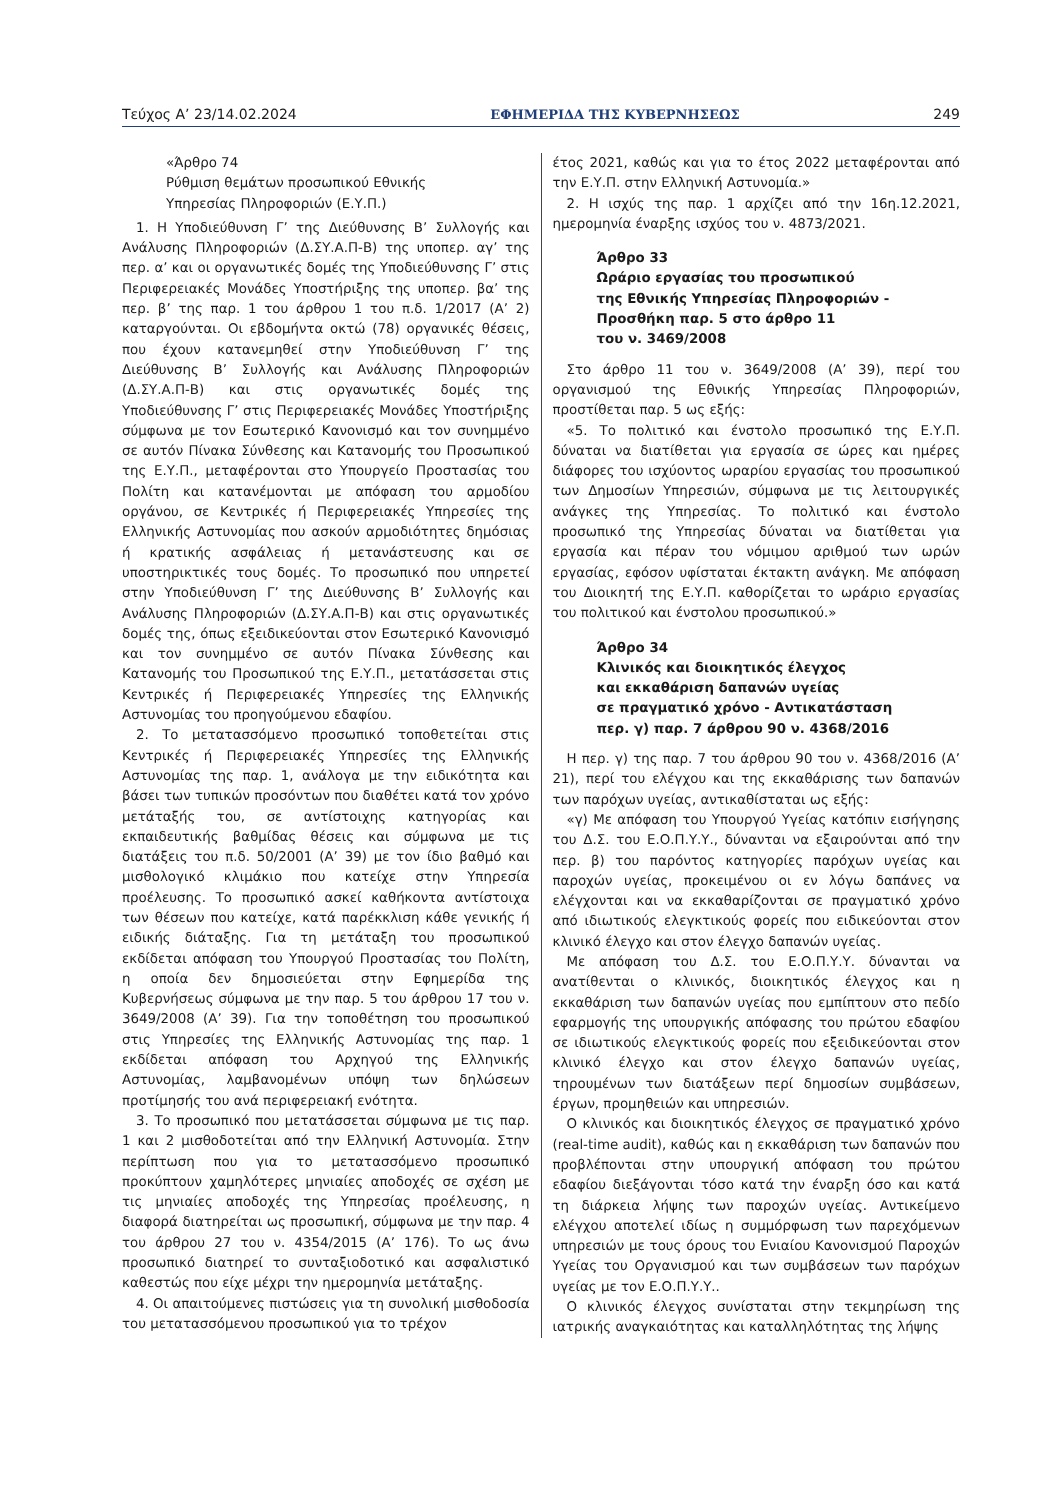Τεύχος A’ 23/14.02.2024 ΕΦΗΜΕΡΙΔΑ ΤΗΣ ΚΥΒΕΡΝΗΣΕΩΣ 249
«Άρθρο 74
Ρύθμιση θεμάτων προσωπικού Εθνικής
Υπηρεσίας Πληροφοριών (Ε.Υ.Π.)
1. Η Υποδιεύθυνση Γ’ της Διεύθυνσης Β’ Συλλογής και Ανάλυσης Πληροφοριών (Δ.ΣΥ.Α.Π-Β) της υποπερ. αγ’ της περ. α’ και οι οργανωτικές δομές της Υποδιεύθυνσης Γ’ στις Περιφερειακές Μονάδες Υποστήριξης της υποπερ. βα’ της περ. β’ της παρ. 1 του άρθρου 1 του π.δ. 1/2017 (Α’ 2) καταργούνται. Οι εβδομήντα οκτώ (78) οργανικές θέσεις, που έχουν κατανεμηθεί στην Υποδιεύθυνση Γ’ της Διεύθυνσης Β’ Συλλογής και Ανάλυσης Πληροφοριών (Δ.ΣΥ.Α.Π-Β) και στις οργανωτικές δομές της Υποδιεύθυνσης Γ’ στις Περιφερειακές Μονάδες Υποστήριξης σύμφωνα με τον Εσωτερικό Κανονισμό και τον συνημμένο σε αυτόν Πίνακα Σύνθεσης και Κατανομής του Προσωπικού της Ε.Υ.Π., μεταφέρονται στο Υπουργείο Προστασίας του Πολίτη και κατανέμονται με απόφαση του αρμοδίου οργάνου, σε Κεντρικές ή Περιφερειακές Υπηρεσίες της Ελληνικής Αστυνομίας που ασκούν αρμοδιότητες δημόσιας ή κρατικής ασφάλειας ή μετανάστευσης και σε υποστηρικτικές τους δομές. Το προσωπικό που υπηρετεί στην Υποδιεύθυνση Γ’ της Διεύθυνσης Β’ Συλλογής και Ανάλυσης Πληροφοριών (Δ.ΣΥ.Α.Π-Β) και στις οργανωτικές δομές της, όπως εξειδικεύονται στον Εσωτερικό Κανονισμό και τον συνημμένο σε αυτόν Πίνακα Σύνθεσης και Κατανομής του Προσωπικού της Ε.Υ.Π., μετατάσσεται στις Κεντρικές ή Περιφερειακές Υπηρεσίες της Ελληνικής Αστυνομίας του προηγούμενου εδαφίου.
2. Το μετατασσόμενο προσωπικό τοποθετείται στις Κεντρικές ή Περιφερειακές Υπηρεσίες της Ελληνικής Αστυνομίας της παρ. 1, ανάλογα με την ειδικότητα και βάσει των τυπικών προσόντων που διαθέτει κατά τον χρόνο μετάταξής του, σε αντίστοιχης κατηγορίας και εκπαιδευτικής βαθμίδας θέσεις και σύμφωνα με τις διατάξεις του π.δ. 50/2001 (Α’ 39) με τον ίδιο βαθμό και μισθολογικό κλιμάκιο που κατείχε στην Υπηρεσία προέλευσης. Το προσωπικό ασκεί καθήκοντα αντίστοιχα των θέσεων που κατείχε, κατά παρέκκλιση κάθε γενικής ή ειδικής διάταξης. Για τη μετάταξη του προσωπικού εκδίδεται απόφαση του Υπουργού Προστασίας του Πολίτη, η οποία δεν δημοσιεύεται στην Εφημερίδα της Κυβερνήσεως σύμφωνα με την παρ. 5 του άρθρου 17 του ν. 3649/2008 (Α’ 39). Για την τοποθέτηση του προσωπικού στις Υπηρεσίες της Ελληνικής Αστυνομίας της παρ. 1 εκδίδεται απόφαση του Αρχηγού της Ελληνικής Αστυνομίας, λαμβανομένων υπόψη των δηλώσεων προτίμησής του ανά περιφερειακή ενότητα.
3. Το προσωπικό που μετατάσσεται σύμφωνα με τις παρ. 1 και 2 μισθοδοτείται από την Ελληνική Αστυνομία. Στην περίπτωση που για το μετατασσόμενο προσωπικό προκύπτουν χαμηλότερες μηνιαίες αποδοχές σε σχέση με τις μηνιαίες αποδοχές της Υπηρεσίας προέλευσης, η διαφορά διατηρείται ως προσωπική, σύμφωνα με την παρ. 4 του άρθρου 27 του ν. 4354/2015 (Α’ 176). Το ως άνω προσωπικό διατηρεί το συνταξιοδοτικό και ασφαλιστικό καθεστώς που είχε μέχρι την ημερομηνία μετάταξης.
4. Οι απαιτούμενες πιστώσεις για τη συνολική μισθοδοσία του μετατασσόμενου προσωπικού για το τρέχον
έτος 2021, καθώς και για το έτος 2022 μεταφέρονται από την Ε.Υ.Π. στην Ελληνική Αστυνομία.»
2. Η ισχύς της παρ. 1 αρχίζει από την 16η.12.2021, ημερομηνία έναρξης ισχύος του ν. 4873/2021.
Άρθρο 33
Ωράριο εργασίας του προσωπικού
της Εθνικής Υπηρεσίας Πληροφοριών -
Προσθήκη παρ. 5 στο άρθρο 11
του ν. 3469/2008
Στο άρθρο 11 του ν. 3649/2008 (Α’ 39), περί του οργανισμού της Εθνικής Υπηρεσίας Πληροφοριών, προστίθεται παρ. 5 ως εξής:
«5. Το πολιτικό και ένστολο προσωπικό της Ε.Υ.Π. δύναται να διατίθεται για εργασία σε ώρες και ημέρες διάφορες του ισχύοντος ωραρίου εργασίας του προσωπικού των Δημοσίων Υπηρεσιών, σύμφωνα με τις λειτουργικές ανάγκες της Υπηρεσίας. Το πολιτικό και ένστολο προσωπικό της Υπηρεσίας δύναται να διατίθεται για εργασία και πέραν του νόμιμου αριθμού των ωρών εργασίας, εφόσον υφίσταται έκτακτη ανάγκη. Με απόφαση του Διοικητή της Ε.Υ.Π. καθορίζεται το ωράριο εργασίας του πολιτικού και ένστολου προσωπικού.»
Άρθρο 34
Κλινικός και διοικητικός έλεγχος
και εκκαθάριση δαπανών υγείας
σε πραγματικό χρόνο - Αντικατάσταση
περ. γ) παρ. 7 άρθρου 90 ν. 4368/2016
Η περ. γ) της παρ. 7 του άρθρου 90 του ν. 4368/2016 (Α’ 21), περί του ελέγχου και της εκκαθάρισης των δαπανών των παρόχων υγείας, αντικαθίσταται ως εξής:
«γ) Με απόφαση του Υπουργού Υγείας κατόπιν εισήγησης του Δ.Σ. του Ε.Ο.Π.Υ.Υ., δύνανται να εξαιρούνται από την περ. β) του παρόντος κατηγορίες παρόχων υγείας και παροχών υγείας, προκειμένου οι εν λόγω δαπάνες να ελέγχονται και να εκκαθαρίζονται σε πραγματικό χρόνο από ιδιωτικούς ελεγκτικούς φορείς που ειδικεύονται στον κλινικό έλεγχο και στον έλεγχο δαπανών υγείας.
Με απόφαση του Δ.Σ. του Ε.Ο.Π.Υ.Υ. δύνανται να ανατίθενται ο κλινικός, διοικητικός έλεγχος και η εκκαθάριση των δαπανών υγείας που εμπίπτουν στο πεδίο εφαρμογής της υπουργικής απόφασης του πρώτου εδαφίου σε ιδιωτικούς ελεγκτικούς φορείς που εξειδικεύονται στον κλινικό έλεγχο και στον έλεγχο δαπανών υγείας, τηρουμένων των διατάξεων περί δημοσίων συμβάσεων, έργων, προμηθειών και υπηρεσιών.
Ο κλινικός και διοικητικός έλεγχος σε πραγματικό χρόνο (real-time audit), καθώς και η εκκαθάριση των δαπανών που προβλέπονται στην υπουργική απόφαση του πρώτου εδαφίου διεξάγονται τόσο κατά την έναρξη όσο και κατά τη διάρκεια λήψης των παροχών υγείας. Αντικείμενο ελέγχου αποτελεί ιδίως η συμμόρφωση των παρεχόμενων υπηρεσιών με τους όρους του Ενιαίου Κανονισμού Παροχών Υγείας του Οργανισμού και των συμβάσεων των παρόχων υγείας με τον Ε.Ο.Π.Υ.Υ..
Ο κλινικός έλεγχος συνίσταται στην τεκμηρίωση της ιατρικής αναγκαιότητας και καταλληλότητας της λήψης